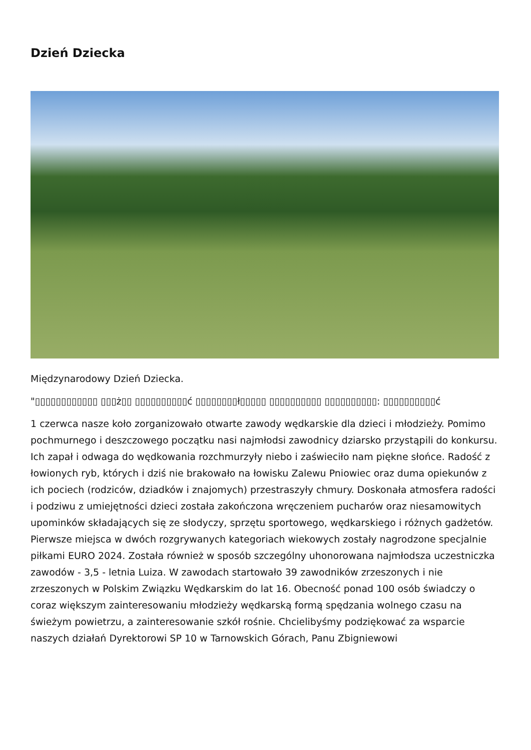Dzień Dziecka
Międzynarodowy Dzień Dziecka.
"▯▯▯▯▯▯▯▯▯▯▯▯ ▯▯▯ż▯▯ ▯▯▯▯▯▯▯▯▯▯ć ▯▯▯▯▯▯▯▯ł▯▯▯▯▯ ▯▯▯▯▯▯▯▯▯▯ ▯▯▯▯▯▯▯▯▯▯: ▯▯▯▯▯▯▯▯▯▯ć
1 czerwca nasze koło zorganizowało otwarte zawody wędkarskie dla dzieci i młodzieży. Pomimo pochmurnego i deszczowego początku nasi najmłodsi zawodnicy dziarsko przystąpili do konkursu. Ich zapał i odwaga do wędkowania rozchmurzyły niebo i zaświeciło nam piękne słońce. Radość z łowionych ryb, których i dziś nie brakowało na łowisku Zalewu Pniowiec oraz duma opiekunów z ich pociech (rodziców, dziadków i znajomych) przestraszyły chmury. Doskonała atmosfera radości i podziwu z umiejętności dzieci została zakończona wręczeniem pucharów oraz niesamowitych upominków składających się ze słodyczy, sprzętu sportowego, wędkarskiego i różnych gadżetów. Pierwsze miejsca w dwóch rozgrywanych kategoriach wiekowych zostały nagrodzone specjalnie piłkami EURO 2024. Została również w sposób szczególny uhonorowana najmłodsza uczestniczka zawodów - 3,5 - letnia Luiza. W zawodach startowało 39 zawodników zrzeszonych i nie zrzeszonych w Polskim Związku Wędkarskim do lat 16. Obecność ponad 100 osób świadczy o coraz większym zainteresowaniu młodzieży wędkarską formą spędzania wolnego czasu na świeżym powietrzu, a zainteresowanie szkół rośnie. Chcielibyśmy podziękować za wsparcie naszych działań Dyrektorowi SP 10 w Tarnowskich Górach, Panu Zbigniewowi